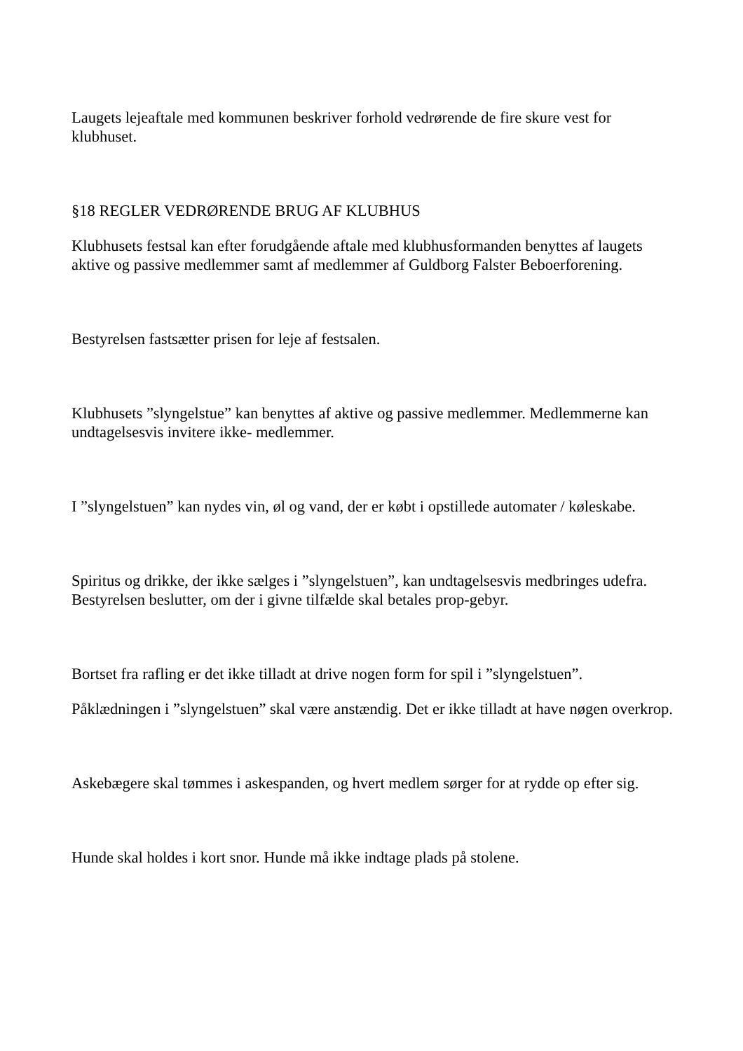Laugets lejeaftale med kommunen beskriver forhold vedrørende de fire skure vest for klubhuset.
§18 REGLER VEDRØRENDE BRUG AF KLUBHUS
Klubhusets festsal kan efter forudgående aftale med klubhusformanden benyttes af laugets aktive og passive medlemmer samt af medlemmer af Guldborg Falster Beboerforening.
Bestyrelsen fastsætter prisen for leje af festsalen.
Klubhusets ”slyngelstue” kan benyttes af aktive og passive medlemmer. Medlemmerne kan undtagelsesvis invitere ikke- medlemmer.
I ”slyngelstuen” kan nydes vin, øl og vand, der er købt i opstillede automater / køleskabe.
Spiritus og drikke, der ikke sælges i ”slyngelstuen”, kan undtagelsesvis medbringes udefra. Bestyrelsen beslutter, om der i givne tilfælde skal betales prop-gebyr.
Bortset fra rafling er det ikke tilladt at drive nogen form for spil i ”slyngelstuen”.
Påklædningen i ”slyngelstuen” skal være anstændig. Det er ikke tilladt at have nøgen overkrop.
Askebægere skal tømmes i askespanden, og hvert medlem sørger for at rydde op efter sig.
Hunde skal holdes i kort snor. Hunde må ikke indtage plads på stolene.